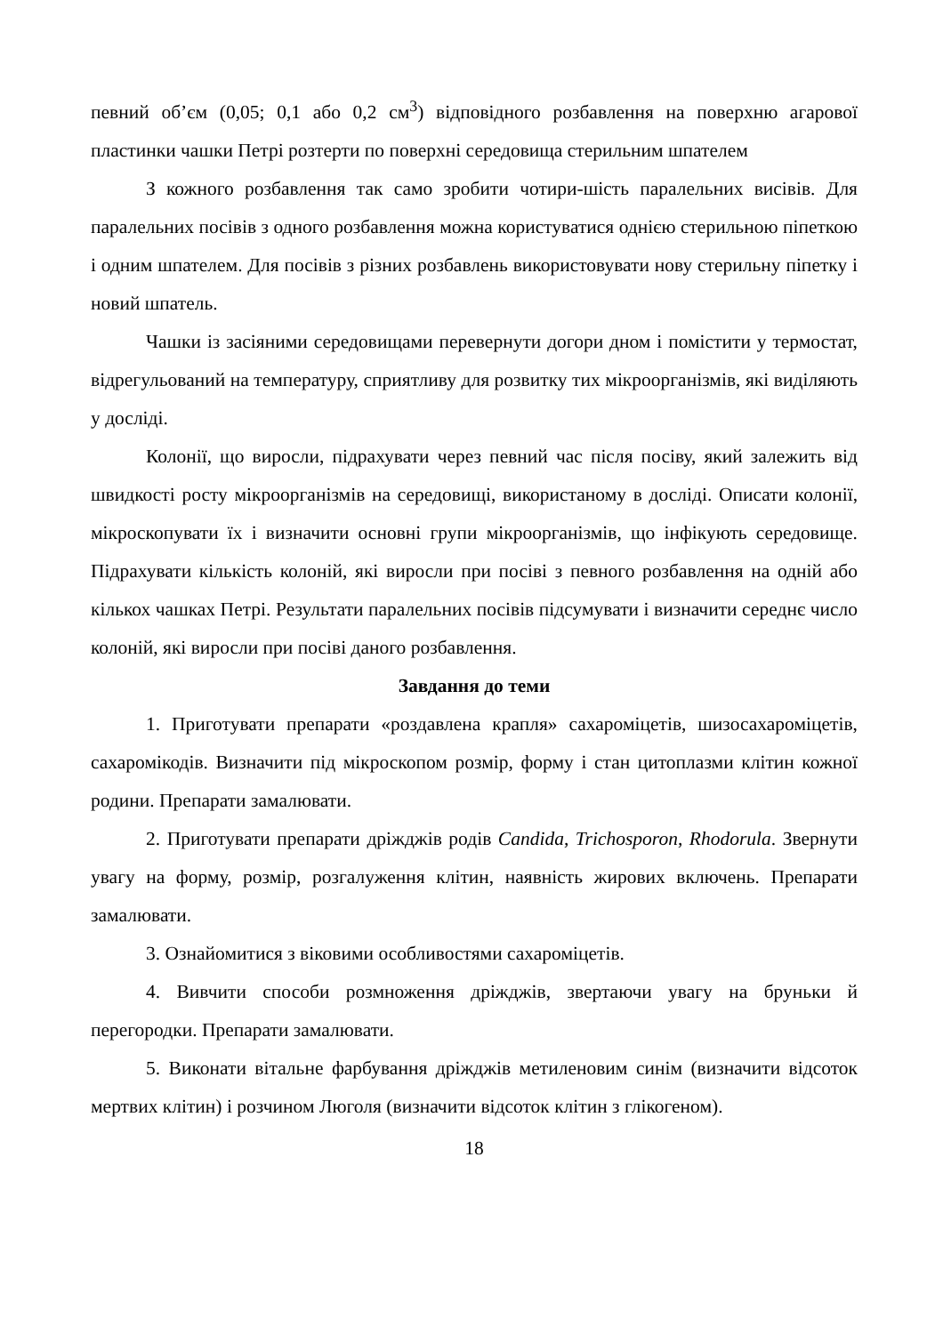певний об’єм (0,05; 0,1 або 0,2 см<sup>3</sup>) відповідного розбавлення на поверхню агарової пластинки чашки Петрі розтерти по поверхні середовища стерильним шпателем
З кожного розбавлення так само зробити чотири-шість паралельних висівів. Для паралельних посівів з одного розбавлення можна користуватися однією стерильною піпеткою і одним шпателем. Для посівів з різних розбавлень використовувати нову стерильну піпетку і новий шпатель.
Чашки із засіяними середовищами перевернути догори дном і помістити у термостат, відрегульований на температуру, сприятливу для розвитку тих мікроорганізмів, які виділяють у досліді.
Колонії, що виросли, підрахувати через певний час після посіву, який залежить від швидкості росту мікроорганізмів на середовищі, використаному в досліді. Описати колонії, мікроскопувати їх і визначити основні групи мікроорганізмів, що інфікують середовище. Підрахувати кількість колоній, які виросли при посіві з певного розбавлення на одній або кількох чашках Петрі. Результати паралельних посівів підсумувати і визначити середнє число колоній, які виросли при посіві даного розбавлення.
Завдання до теми
1. Приготувати препарати «роздавлена крапля» сахароміцетів, шизосахароміцетів, сахаромікодів. Визначити під мікроскопом розмір, форму і стан цитоплазми клітин кожної родини. Препарати замалювати.
2. Приготувати препарати дріжджів родів Candida, Trichosporon, Rhodorula. Звернути увагу на форму, розмір, розгалуження клітин, наявність жирових включень. Препарати замалювати.
3. Ознайомитися з віковими особливостями сахароміцетів.
4. Вивчити способи розмноження дріжджів, звертаючи увагу на бруньки й перегородки. Препарати замалювати.
5. Виконати вітальне фарбування дріжджів метиленовим синім (визначити відсоток мертвих клітин) і розчином Люголя (визначити відсоток клітин з глікогеном).
18